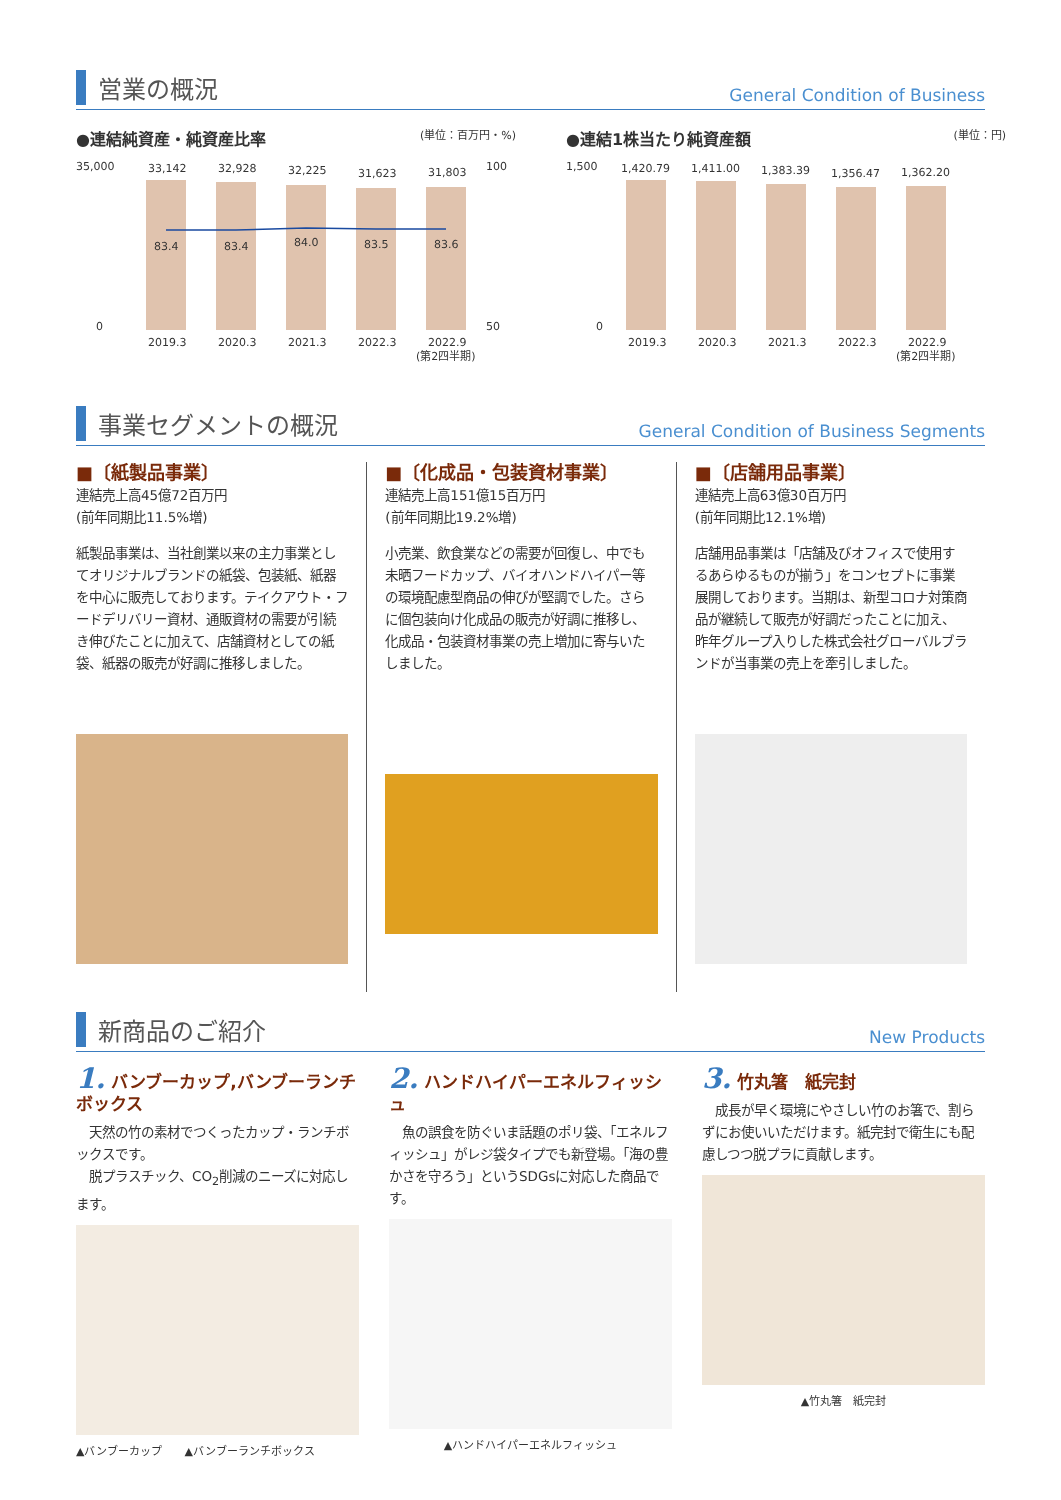営業の概況
General Condition of Business
●連結純資産・純資産比率 (単位：百万円・%)
35,000
0
33,142
32,928
32,225
31,623
31,803
83.4
83.4
84.0
83.5
83.6
100
50
2019.3
2020.3
2021.3
2022.3
2022.9
(第2四半期)
●連結1株当たり純資産額 (単位：円)
1,500
0
1,420.79
1,411.00
1,383.39
1,356.47
1,362.20
2019.3
2020.3
2021.3
2022.3
2022.9
(第2四半期)
事業セグメントの概況
General Condition of Business Segments
■〔紙製品事業〕
連結売上高45億72百万円
(前年同期比11.5%増)
紙製品事業は、当社創業以来の主力事業としてオリジナルブランドの紙袋、包装紙、紙器を中心に販売しております。テイクアウト・フードデリバリー資材、通販資材の需要が引続き伸びたことに加えて、店舗資材としての紙袋、紙器の販売が好調に推移しました。
■〔化成品・包装資材事業〕
連結売上高151億15百万円
(前年同期比19.2%増)
小売業、飲食業などの需要が回復し、中でも未晒フードカップ、バイオハンドハイパー等の環境配慮型商品の伸びが堅調でした。さらに個包装向け化成品の販売が好調に推移し、化成品・包装資材事業の売上増加に寄与いたしました。
■〔店舗用品事業〕
連結売上高63億30百万円
(前年同期比12.1%増)
店舗用品事業は「店舗及びオフィスで使用するあらゆるものが揃う」をコンセプトに事業展開しております。当期は、新型コロナ対策商品が継続して販売が好調だったことに加え、昨年グループ入りした株式会社グローバルブランドが当事業の売上を牽引しました。
新商品のご紹介
New Products
1. バンブーカップ,バンブーランチボックス
　天然の竹の素材でつくったカップ・ランチボックスです。
　脱プラスチック、CO<sub>2</sub>削減のニーズに対応します。
▲バンブーカップ　　▲バンブーランチボックス
2. ハンドハイパーエネルフィッシュ
　魚の誤食を防ぐいま話題のポリ袋、「エネルフィッシュ」がレジ袋タイプでも新登場。「海の豊かさを守ろう」というSDGsに対応した商品です。
▲ハンドハイパーエネルフィッシュ
3. 竹丸箸　紙完封
　成長が早く環境にやさしい竹のお箸で、割らずにお使いいただけます。紙完封で衛生にも配慮しつつ脱プラに貢献します。
▲竹丸箸　紙完封